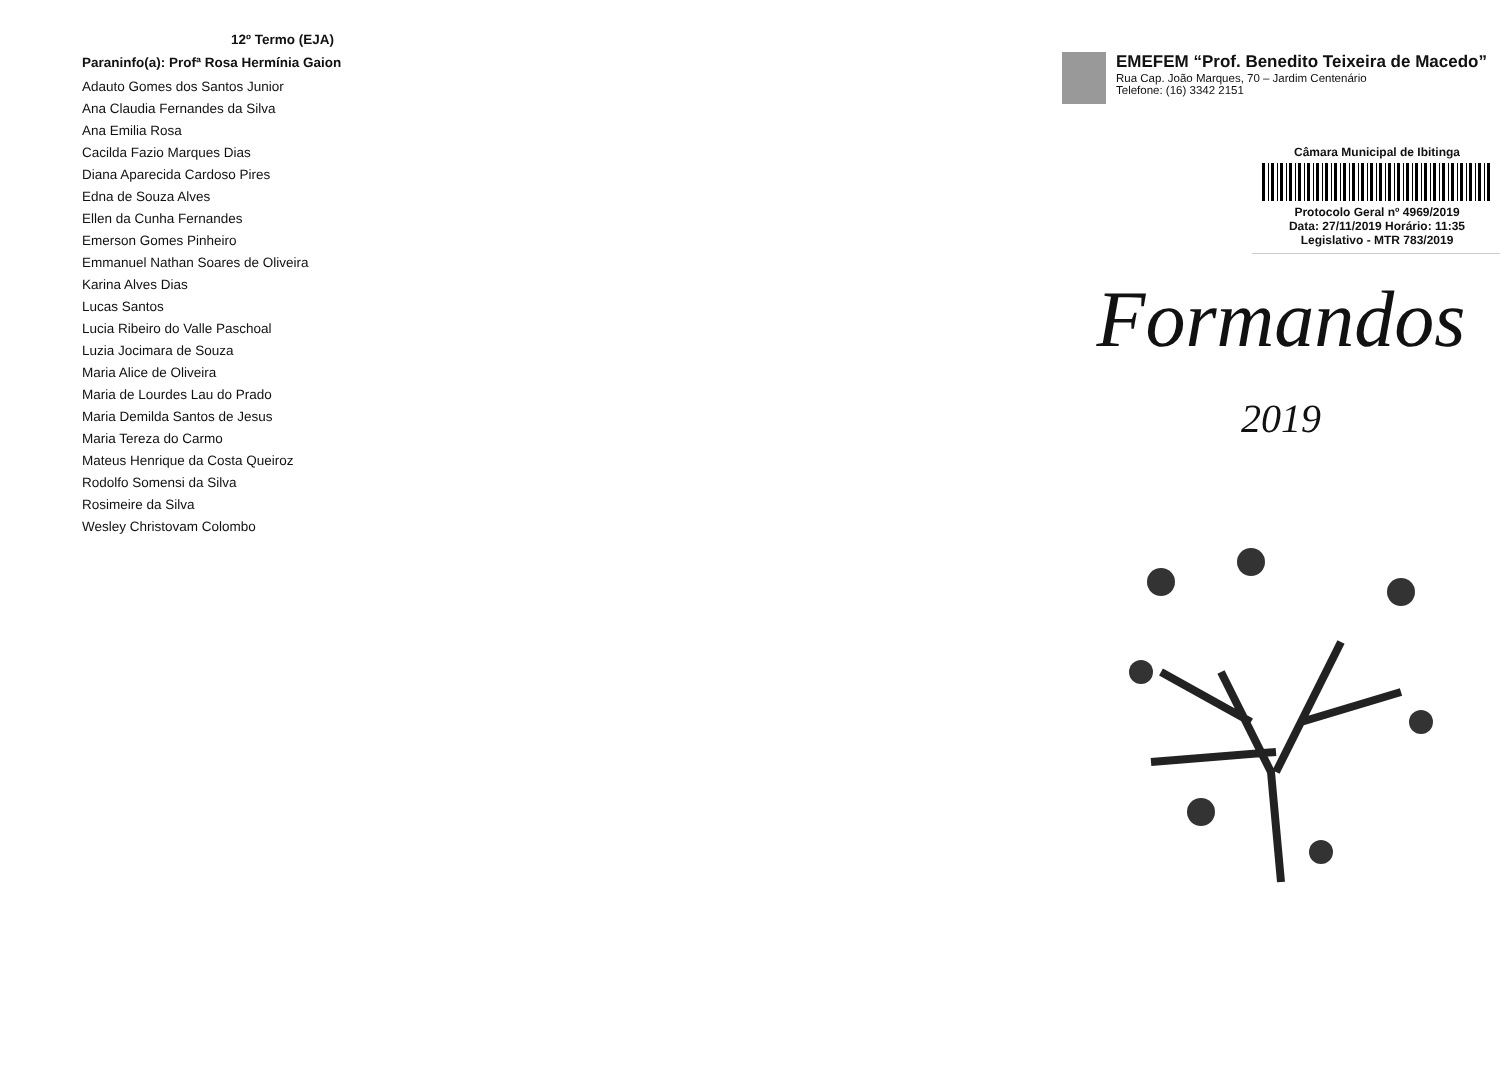12º Termo (EJA)
Paraninfo(a): Profª Rosa Hermínia Gaion
Adauto Gomes dos Santos Junior
Ana Claudia Fernandes da Silva
Ana Emilia Rosa
Cacilda Fazio Marques Dias
Diana Aparecida Cardoso Pires
Edna de Souza Alves
Ellen da Cunha Fernandes
Emerson Gomes Pinheiro
Emmanuel Nathan Soares de Oliveira
Karina Alves Dias
Lucas Santos
Lucia Ribeiro do Valle Paschoal
Luzia Jocimara de Souza
Maria Alice de Oliveira
Maria de Lourdes Lau do Prado
Maria Demilda Santos de Jesus
Maria Tereza do Carmo
Mateus Henrique da Costa Queiroz
Rodolfo Somensi da Silva
Rosimeire da Silva
Wesley Christovam Colombo
EMEFEM “Prof. Benedito Teixeira de Macedo”
Rua Cap. João Marques, 70 – Jardim Centenário
Telefone: (16) 3342 2151
Câmara Municipal de Ibitinga
Protocolo Geral nº 4969/2019
Data: 27/11/2019 Horário: 11:35
Legislativo - MTR 783/2019
Formandos
2019